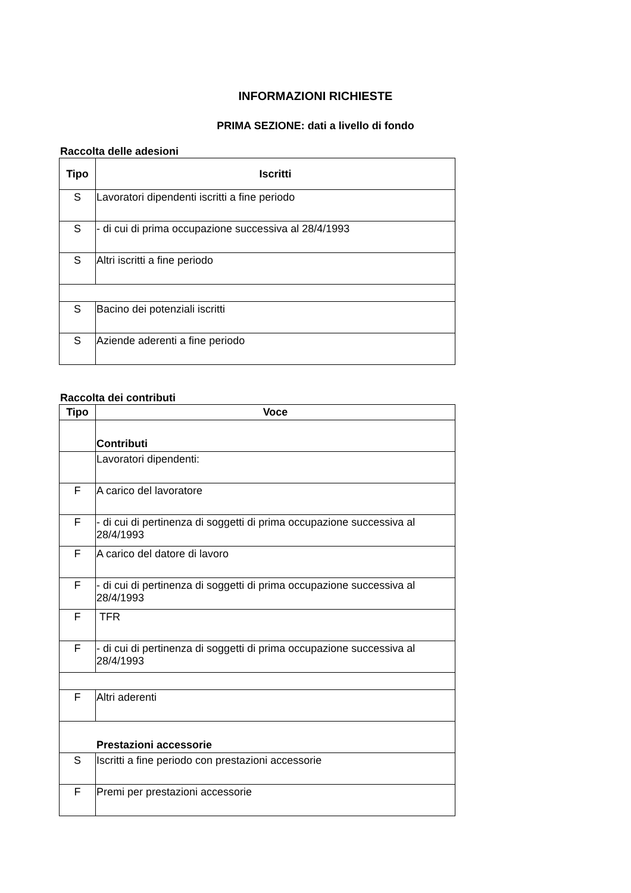INFORMAZIONI RICHIESTE
PRIMA SEZIONE: dati a livello di fondo
Raccolta delle adesioni
| Tipo | Iscritti |
| --- | --- |
| S | Lavoratori dipendenti iscritti a fine periodo |
| S | - di cui di prima occupazione successiva al 28/4/1993 |
| S | Altri iscritti a fine periodo |
| S | Bacino dei potenziali iscritti |
| S | Aziende aderenti a fine periodo |
Raccolta dei contributi
| Tipo | Voce |
| --- | --- |
| | Contributi |
| | Lavoratori dipendenti: |
| F | A carico del lavoratore |
| F | - di cui di pertinenza di soggetti di prima occupazione successiva al 28/4/1993 |
| F | A carico del datore di lavoro |
| F | - di cui di pertinenza di soggetti di prima occupazione successiva al 28/4/1993 |
| F | TFR |
| F | - di cui di pertinenza di soggetti di prima occupazione successiva al 28/4/1993 |
| F | Altri aderenti |
| Prestazioni accessorie | |
| S | Iscritti a fine periodo con prestazioni accessorie |
| F | Premi per prestazioni accessorie |